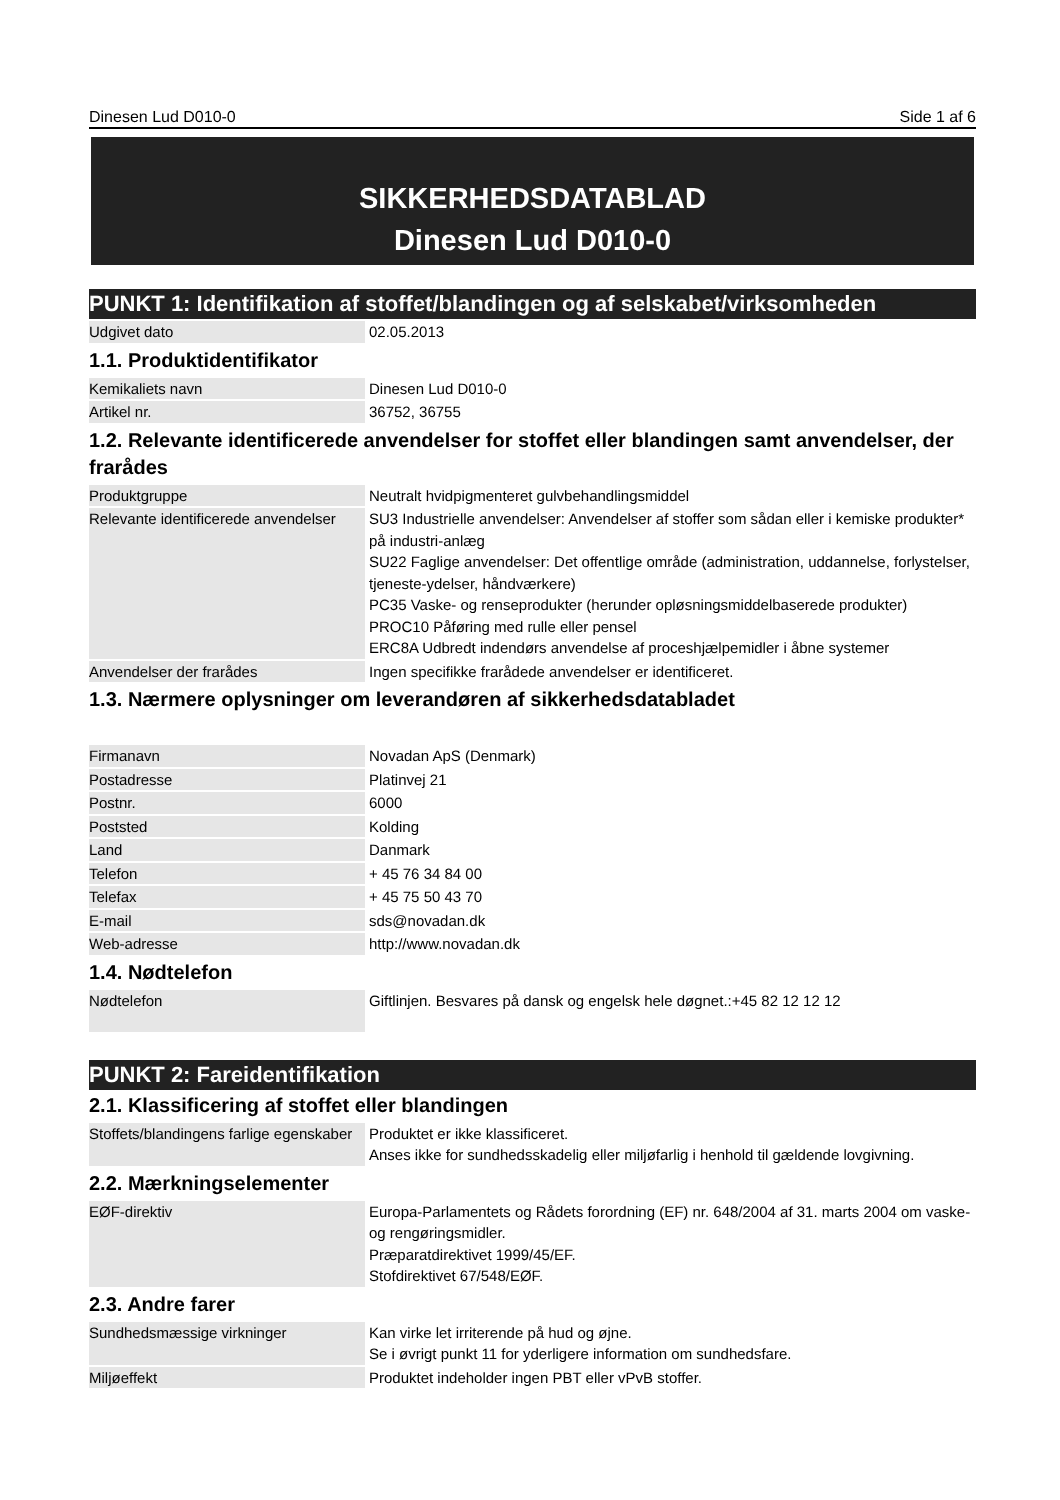Dinesen Lud D010-0 Side 1 af 6
SIKKERHEDSDATABLAD
Dinesen Lud D010-0
PUNKT 1: Identifikation af stoffet/blandingen og af selskabet/virksomheden
| Udgivet dato | 02.05.2013 |
1.1. Produktidentifikator
| Kemikaliets navn | Dinesen Lud D010-0 |
| Artikel nr. | 36752, 36755 |
1.2. Relevante identificerede anvendelser for stoffet eller blandingen samt anvendelser, der frarådes
| Produktgruppe | Neutralt hvidpigmenteret gulvbehandlingsmiddel |
| Relevante identificerede anvendelser | SU3 Industrielle anvendelser: Anvendelser af stoffer som sådan eller i kemiske produkter* på industri-anlæg SU22 Faglige anvendelser: Det offentlige område (administration, uddannelse, forlystelser, tjeneste-ydelser, håndværkere) PC35 Vaske- og renseprodukter (herunder opløsningsmiddelbaserede produkter) PROC10 Påføring med rulle eller pensel ERC8A Udbredt indendørs anvendelse af proceshjælpemidler i åbne systemer |
| Anvendelser der frarådes | Ingen specifikke frarådede anvendelser er identificeret. |
1.3. Nærmere oplysninger om leverandøren af sikkerhedsdatabladet
| Firmanavn | Novadan ApS (Denmark) |
| Postadresse | Platinvej 21 |
| Postnr. | 6000 |
| Poststed | Kolding |
| Land | Danmark |
| Telefon | + 45 76 34 84 00 |
| Telefax | + 45 75 50 43 70 |
| E-mail | sds@novadan.dk |
| Web-adresse | http://www.novadan.dk |
1.4. Nødtelefon
| Nødtelefon | Giftlinjen. Besvares på dansk og engelsk hele døgnet.:+45 82 12 12 12 |
PUNKT 2: Fareidentifikation
2.1. Klassificering af stoffet eller blandingen
| Stoffets/blandingens farlige egenskaber | Produktet er ikke klassificeret. Anses ikke for sundhedsskadelig eller miljøfarlig i henhold til gældende lovgivning. |
2.2. Mærkningselementer
| EØF-direktiv | Europa-Parlamentets og Rådets forordning (EF) nr. 648/2004 af 31. marts 2004 om vaske- og rengøringsmidler. Præparatdirektivet 1999/45/EF. Stofdirektivet 67/548/EØF. |
2.3. Andre farer
| Sundhedsmæssige virkninger | Kan virke let irriterende på hud og øjne. Se i øvrigt punkt 11 for yderligere information om sundhedsfare. |
| Miljøeffekt | Produktet indeholder ingen PBT eller vPvB stoffer. |